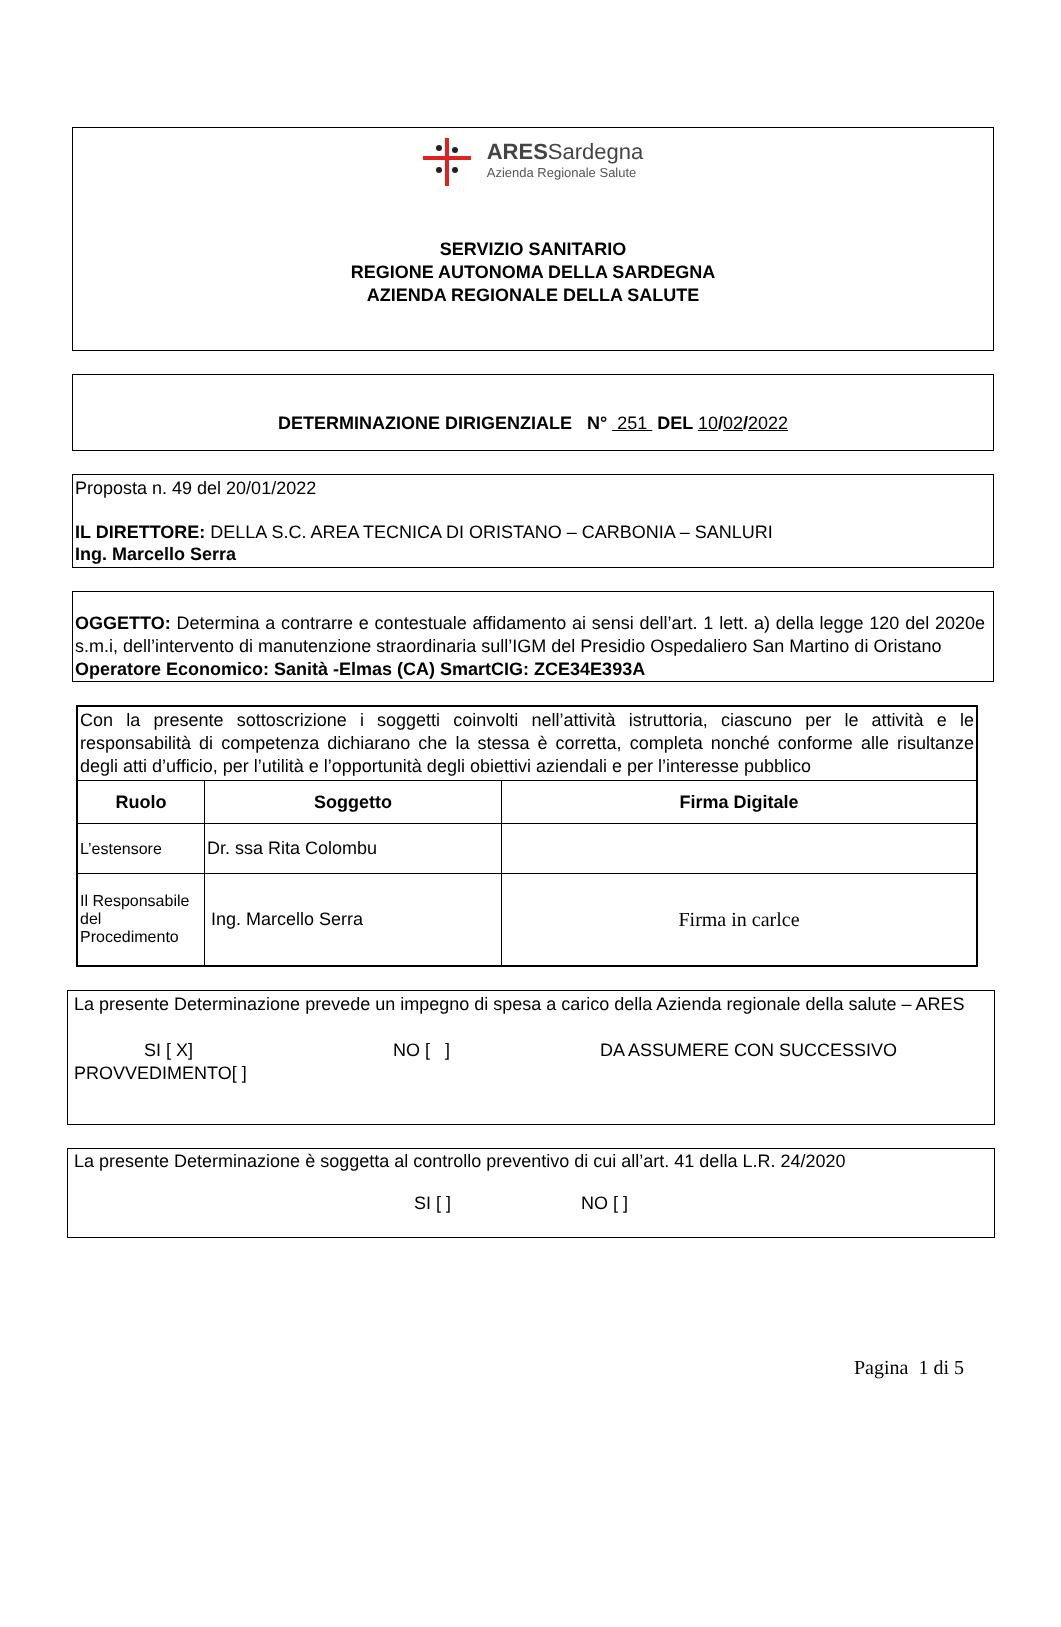ARESSardegna
Azienda Regionale Salute
SERVIZIO SANITARIO
REGIONE AUTONOMA DELLA SARDEGNA
AZIENDA REGIONALE DELLA SALUTE
DETERMINAZIONE DIRIGENZIALE N° 251 DEL 10/02/2022
Proposta n. 49 del 20/01/2022
IL DIRETTORE: DELLA S.C. AREA TECNICA DI ORISTANO – CARBONIA – SANLURI
Ing. Marcello Serra
OGGETTO: Determina a contrarre e contestuale affidamento ai sensi dell’art. 1 lett. a) della legge 120 del 2020e s.m.i, dell’intervento di manutenzione straordinaria sull’IGM del Presidio Ospedaliero San Martino di Oristano
Operatore Economico: Sanità -Elmas (CA) SmartCIG: ZCE34E393A
| Con la presente sottoscrizione i soggetti coinvolti nell’attività istruttoria, ciascuno per le attività e le responsabilità di competenza dichiarano che la stessa è corretta, completa nonché conforme alle risultanze degli atti d’ufficio, per l’utilità e l’opportunità degli obiettivi aziendali e per l’interesse pubblico | | |
| Ruolo | Soggetto | Firma Digitale |
| L’estensore | Dr. ssa Rita Colombu | |
| Il Responsabile del Procedimento | Ing. Marcello Serra | Firma in carlce |
La presente Determinazione prevede un impegno di spesa a carico della Azienda regionale della salute – ARES
SI [ X] NO [ ] DA ASSUMERE CON SUCCESSIVO
PROVVEDIMENTO[ ]
La presente Determinazione è soggetta al controllo preventivo di cui all’art. 41 della L.R. 24/2020
SI [ ] NO [ ]
Pagina 1 di 5